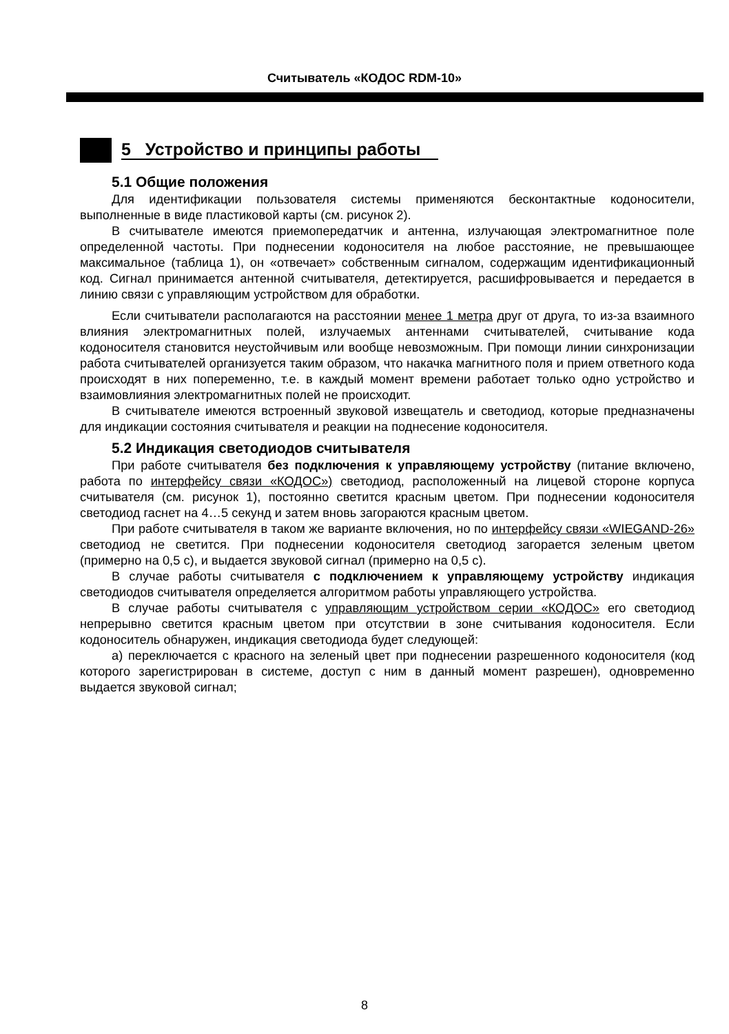Считыватель «КОДОС RDM-10»
5 Устройство и принципы работы
5.1 Общие положения
Для идентификации пользователя системы применяются бесконтактные кодоносители, выполненные в виде пластиковой карты (см. рисунок 2).
В считывателе имеются приемопередатчик и антенна, излучающая электромагнитное поле определенной частоты. При поднесении кодоносителя на любое расстояние, не превышающее максимальное (таблица 1), он «отвечает» собственным сигналом, содержащим идентификационный код. Сигнал принимается антенной считывателя, детектируется, расшифровывается и передается в линию связи с управляющим устройством для обработки.
Если считыватели располагаются на расстоянии менее 1 метра друг от друга, то из-за взаимного влияния электромагнитных полей, излучаемых антеннами считывателей, считывание кода кодоносителя становится неустойчивым или вообще невозможным. При помощи линии синхронизации работа считывателей организуется таким образом, что накачка магнитного поля и прием ответного кода происходят в них попеременно, т.е. в каждый момент времени работает только одно устройство и взаимовлияния электромагнитных полей не происходит.
В считывателе имеются встроенный звуковой извещатель и светодиод, которые предназначены для индикации состояния считывателя и реакции на поднесение кодоносителя.
5.2 Индикация светодиодов считывателя
При работе считывателя без подключения к управляющему устройству (питание включено, работа по интерфейсу связи «КОДОС») светодиод, расположенный на лицевой стороне корпуса считывателя (см. рисунок 1), постоянно светится красным цветом. При поднесении кодоносителя светодиод гаснет на 4…5 секунд и затем вновь загораются красным цветом.
При работе считывателя в таком же варианте включения, но по интерфейсу связи «WIEGAND-26» светодиод не светится. При поднесении кодоносителя светодиод загорается зеленым цветом (примерно на 0,5 с), и выдается звуковой сигнал (примерно на 0,5 с).
В случае работы считывателя с подключением к управляющему устройству индикация светодиодов считывателя определяется алгоритмом работы управляющего устройства.
В случае работы считывателя с управляющим устройством серии «КОДОС» его светодиод непрерывно светится красным цветом при отсутствии в зоне считывания кодоносителя. Если кодоноситель обнаружен, индикация светодиода будет следующей:
а) переключается с красного на зеленый цвет при поднесении разрешенного кодоносителя (код которого зарегистрирован в системе, доступ с ним в данный момент разрешен), одновременно выдается звуковой сигнал;
8